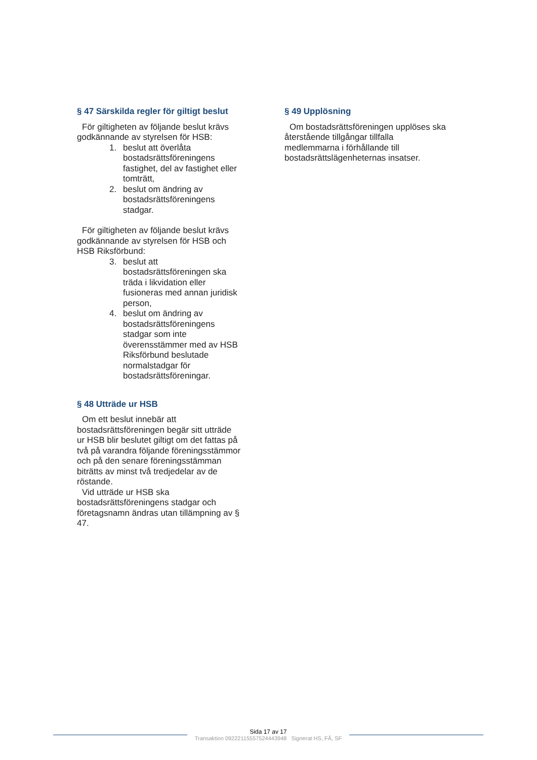§ 47 Särskilda regler för giltigt beslut
För giltigheten av följande beslut krävs godkännande av styrelsen för HSB:
1. beslut att överlåta bostadsrättsföreningens fastighet, del av fastighet eller tomträtt,
2. beslut om ändring av bostadsrättsföreningens stadgar.
För giltigheten av följande beslut krävs godkännande av styrelsen för HSB och HSB Riksförbund:
3. beslut att bostadsrättsföreningen ska träda i likvidation eller fusioneras med annan juridisk person,
4. beslut om ändring av bostadsrättsföreningens stadgar som inte överensstämmer med av HSB Riksförbund beslutade normalstadgar för bostadsrättsföreningar.
§ 48 Utträde ur HSB
Om ett beslut innebär att bostadsrättsföreningen begär sitt utträde ur HSB blir beslutet giltigt om det fattas på två på varandra följande föreningsstämmor och på den senare föreningsstämman biträtts av minst två tredjedelar av de röstande.
Vid utträde ur HSB ska bostadsrättsföreningens stadgar och företagsnamn ändras utan tillämpning av § 47.
§ 49 Upplösning
Om bostadsrättsföreningen upplöses ska återstående tillgångar tillfalla medlemmarna i förhållande till bostadsrättslägenheternas insatser.
Sida 17 av 17
Transaktion 09222115557524443948 Signerat HS, FÅ, SF